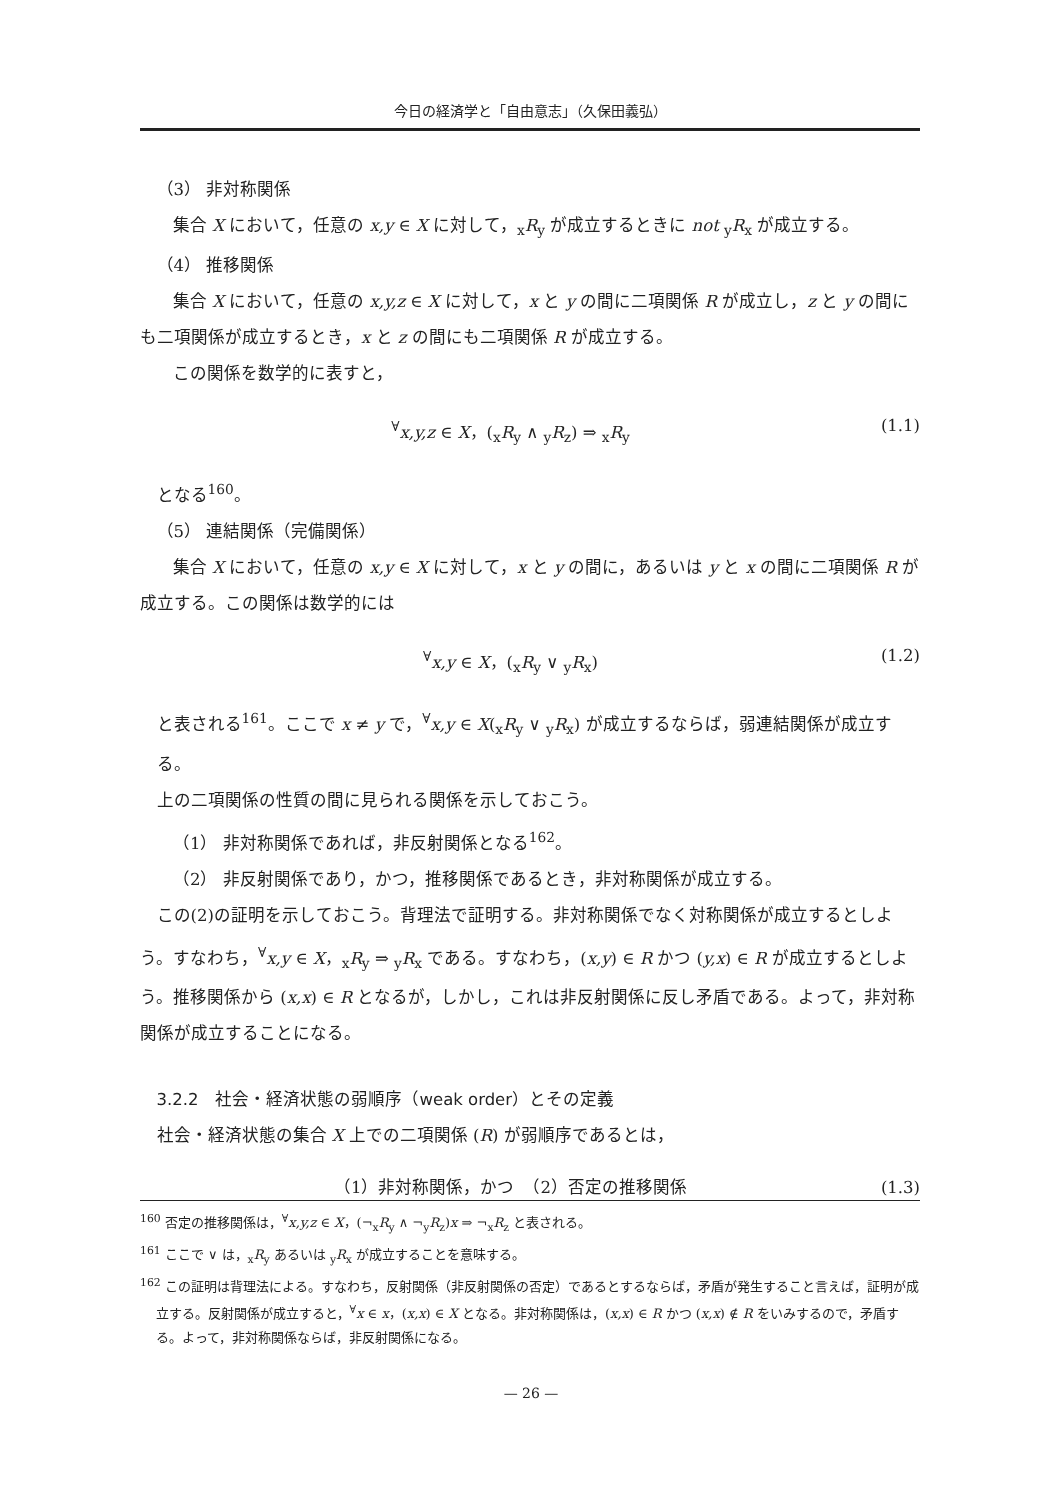今日の経済学と「自由意志」（久保田義弘）
（3） 非対称関係
集合 X において，任意の x,y ∈ X に対して，<sub>x</sub>R<sub>y</sub> が成立するときに not <sub>y</sub>R<sub>x</sub> が成立する。
（4） 推移関係
集合 X において，任意の x,y,z ∈ X に対して，x と y の間に二項関係 R が成立し，z と y の間にも二項関係が成立するとき，x と z の間にも二項関係 R が成立する。
この関係を数学的に表すと，
<sup>∀</sup>x,y,z ∈ X，(<sub>x</sub>R<sub>y</sub> ∧ <sub>y</sub>R<sub>z</sub>) ⇒ <sub>x</sub>R<sub>y</sub> (1.1)
となる<sup>160</sup>。
（5） 連結関係（完備関係）
集合 X において，任意の x,y ∈ X に対して，x と y の間に，あるいは y と x の間に二項関係 R が成立する。この関係は数学的には
<sup>∀</sup>x,y ∈ X，(<sub>x</sub>R<sub>y</sub> ∨ <sub>y</sub>R<sub>x</sub>) (1.2)
と表される<sup>161</sup>。ここで x ≠ y で，<sup>∀</sup>x,y ∈ X(<sub>x</sub>R<sub>y</sub> ∨ <sub>y</sub>R<sub>x</sub>) が成立するならば，弱連結関係が成立する。
上の二項関係の性質の間に見られる関係を示しておこう。
（1） 非対称関係であれば，非反射関係となる<sup>162</sup>。
（2） 非反射関係であり，かつ，推移関係であるとき，非対称関係が成立する。
この(2)の証明を示しておこう。背理法で証明する。非対称関係でなく対称関係が成立するとしよう。すなわち，<sup>∀</sup>x,y ∈ X，<sub>x</sub>R<sub>y</sub> ⇒ <sub>y</sub>R<sub>x</sub> である。すなわち，(x,y) ∈ R かつ (y,x) ∈ R が成立するとしよう。推移関係から (x,x) ∈ R となるが，しかし，これは非反射関係に反し矛盾である。よって，非対称関係が成立することになる。
3.2.2　社会・経済状態の弱順序（weak order）とその定義
社会・経済状態の集合 X 上での二項関係 (R) が弱順序であるとは，
（1）非対称関係，かつ　（2）否定の推移関係 (1.3)
<sup>160</sup> 否定の推移関係は，<sup>∀</sup>x,y,z ∈ X，(¬<sub>x</sub>R<sub>y</sub> ∧ ¬<sub>y</sub>R<sub>z</sub>)x ⇒ ¬<sub>x</sub>R<sub>z</sub> と表される。
<sup>161</sup> ここで ∨ は，<sub>x</sub>R<sub>y</sub> あるいは <sub>y</sub>R<sub>x</sub> が成立することを意味する。
<sup>162</sup> この証明は背理法による。すなわち，反射関係（非反射関係の否定）であるとするならば，矛盾が発生すること言えば，証明が成立する。反射関係が成立すると，<sup>∀</sup>x ∈ x，(x,x) ∈ X となる。非対称関係は，(x,x) ∈ R かつ (x,x) ∉ R をいみするので，矛盾する。よって，非対称関係ならば，非反射関係になる。
— 26 —